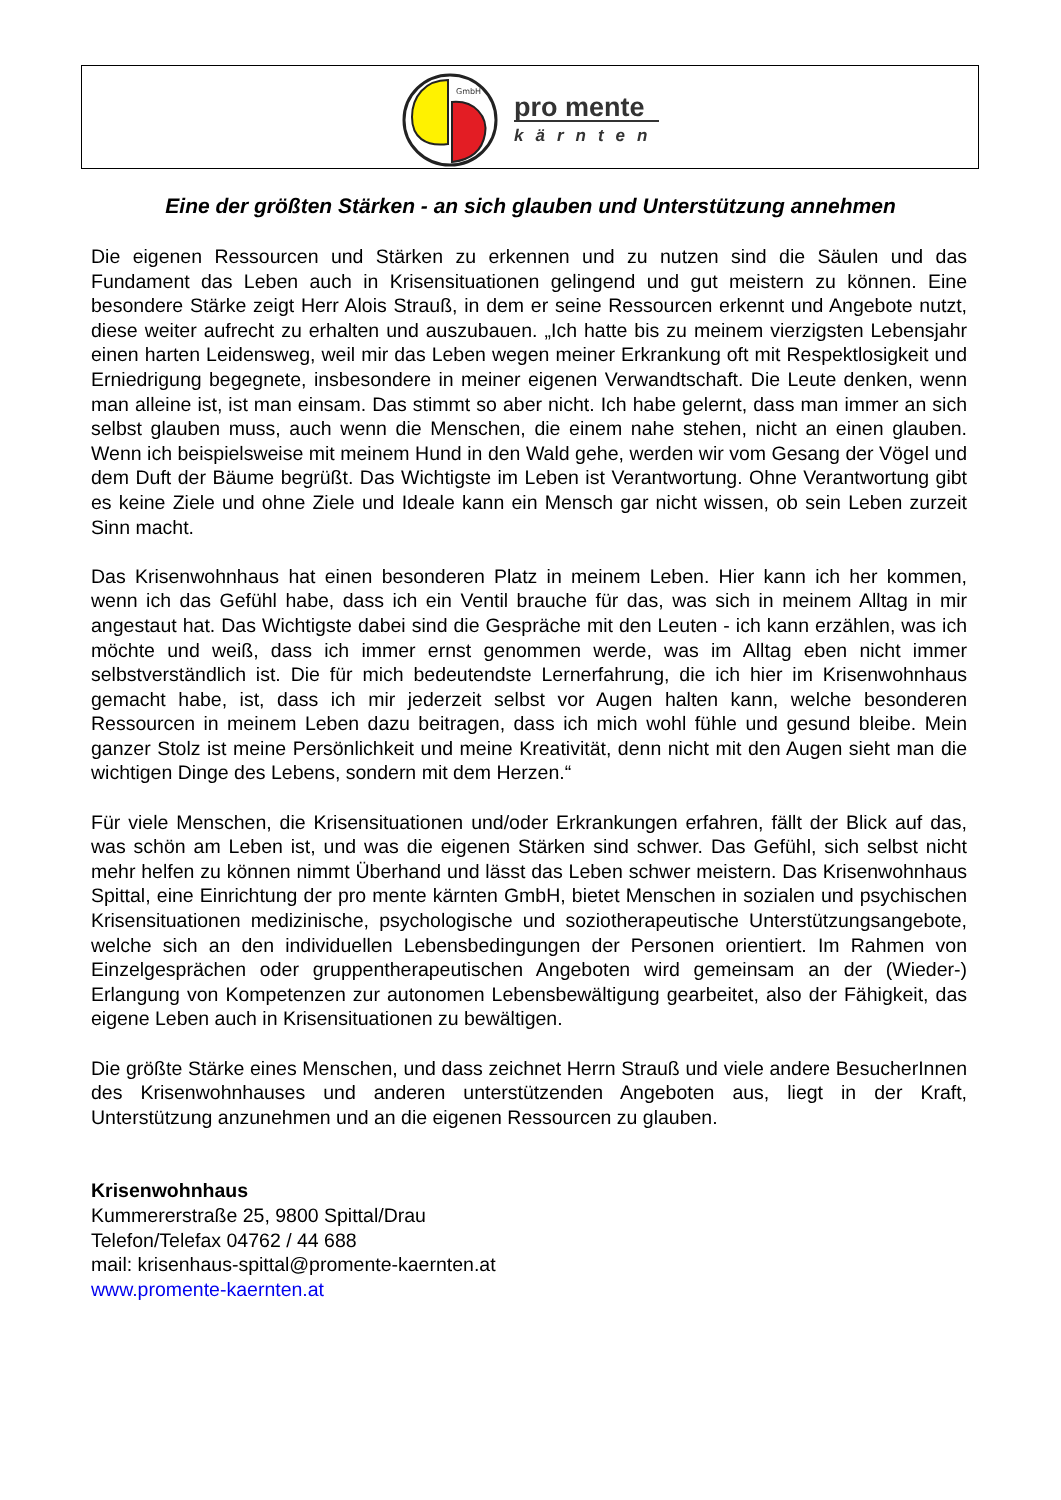GmbH
pro mente
kärnten
Eine der größten Stärken - an sich glauben und Unterstützung annehmen
Die eigenen Ressourcen und Stärken zu erkennen und zu nutzen sind die Säulen und das Fundament das Leben auch in Krisensituationen gelingend und gut meistern zu können. Eine besondere Stärke zeigt Herr Alois Strauß, in dem er seine Ressourcen erkennt und Angebote nutzt, diese weiter aufrecht zu erhalten und auszubauen. „Ich hatte bis zu meinem vierzigsten Lebensjahr einen harten Leidensweg, weil mir das Leben wegen meiner Erkrankung oft mit Respektlosigkeit und Erniedrigung begegnete, insbesondere in meiner eigenen Verwandtschaft. Die Leute denken, wenn man alleine ist, ist man einsam. Das stimmt so aber nicht. Ich habe gelernt, dass man immer an sich selbst glauben muss, auch wenn die Menschen, die einem nahe stehen, nicht an einen glauben. Wenn ich beispielsweise mit meinem Hund in den Wald gehe, werden wir vom Gesang der Vögel und dem Duft der Bäume begrüßt. Das Wichtigste im Leben ist Verantwortung. Ohne Verantwortung gibt es keine Ziele und ohne Ziele und Ideale kann ein Mensch gar nicht wissen, ob sein Leben zurzeit Sinn macht.
Das Krisenwohnhaus hat einen besonderen Platz in meinem Leben. Hier kann ich her kommen, wenn ich das Gefühl habe, dass ich ein Ventil brauche für das, was sich in meinem Alltag in mir angestaut hat. Das Wichtigste dabei sind die Gespräche mit den Leuten - ich kann erzählen, was ich möchte und weiß, dass ich immer ernst genommen werde, was im Alltag eben nicht immer selbstverständlich ist. Die für mich bedeutendste Lernerfahrung, die ich hier im Krisenwohnhaus gemacht habe, ist, dass ich mir jederzeit selbst vor Augen halten kann, welche besonderen Ressourcen in meinem Leben dazu beitragen, dass ich mich wohl fühle und gesund bleibe. Mein ganzer Stolz ist meine Persönlichkeit und meine Kreativität, denn nicht mit den Augen sieht man die wichtigen Dinge des Lebens, sondern mit dem Herzen.“
Für viele Menschen, die Krisensituationen und/oder Erkrankungen erfahren, fällt der Blick auf das, was schön am Leben ist, und was die eigenen Stärken sind schwer. Das Gefühl, sich selbst nicht mehr helfen zu können nimmt Überhand und lässt das Leben schwer meistern. Das Krisenwohnhaus Spittal, eine Einrichtung der pro mente kärnten GmbH, bietet Menschen in sozialen und psychischen Krisensituationen medizinische, psychologische und soziotherapeutische Unterstützungsangebote, welche sich an den individuellen Lebensbedingungen der Personen orientiert. Im Rahmen von Einzelgesprächen oder gruppentherapeutischen Angeboten wird gemeinsam an der (Wieder-) Erlangung von Kompetenzen zur autonomen Lebensbewältigung gearbeitet, also der Fähigkeit, das eigene Leben auch in Krisensituationen zu bewältigen.
Die größte Stärke eines Menschen, und dass zeichnet Herrn Strauß und viele andere BesucherInnen des Krisenwohnhauses und anderen unterstützenden Angeboten aus, liegt in der Kraft, Unterstützung anzunehmen und an die eigenen Ressourcen zu glauben.
Krisenwohnhaus
Kummererstraße 25, 9800 Spittal/Drau
Telefon/Telefax 04762 / 44 688
mail: krisenhaus-spittal@promente-kaernten.at
www.promente-kaernten.at